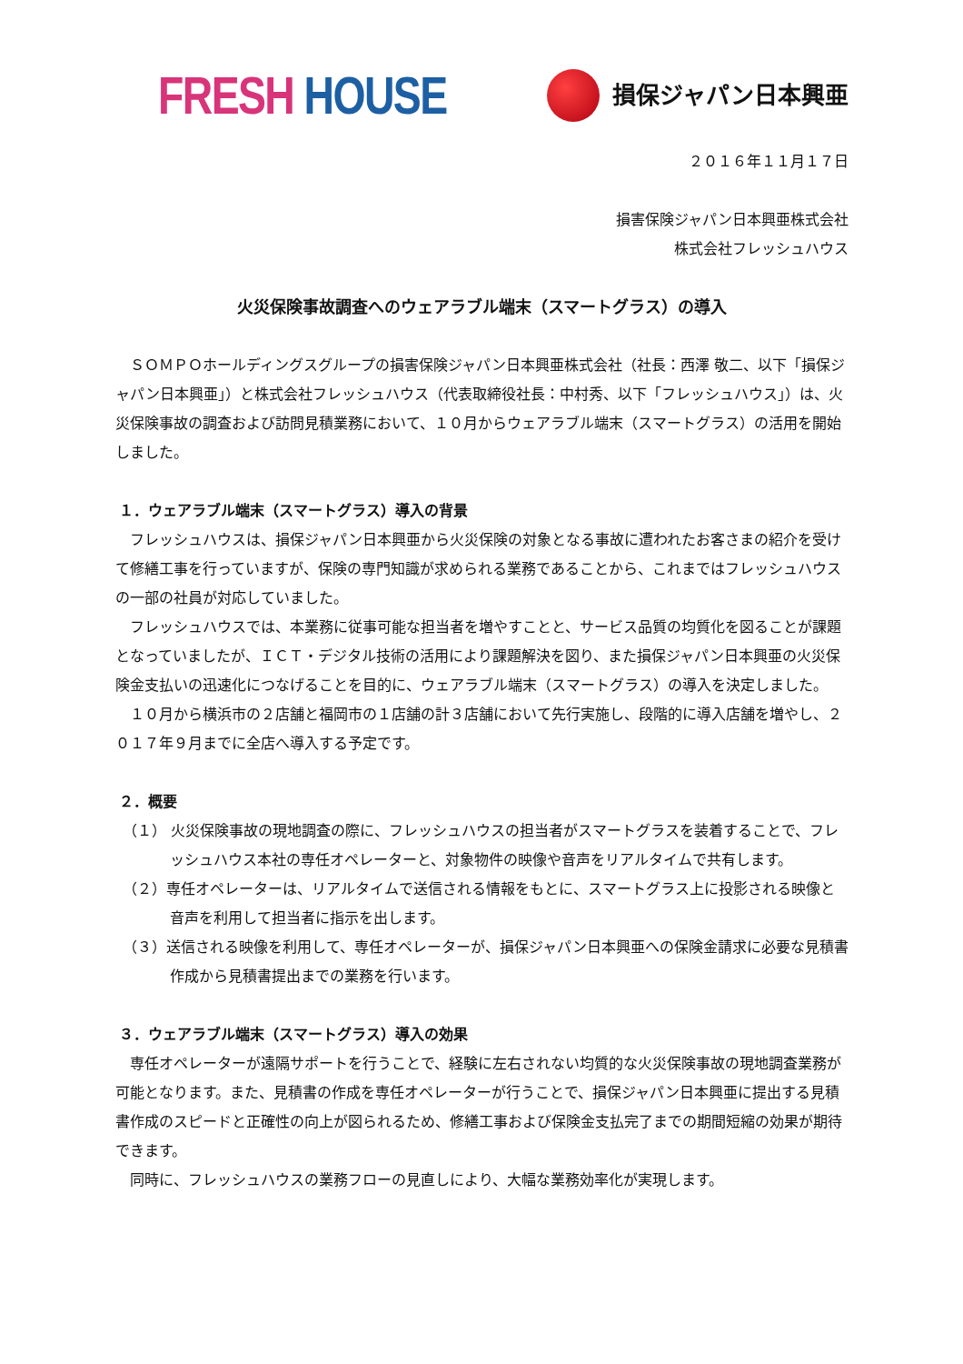FRESH HOUSE
損保ジャパン日本興亜
２０１６年１１月１７日
損害保険ジャパン日本興亜株式会社
株式会社フレッシュハウス
火災保険事故調査へのウェアラブル端末（スマートグラス）の導入
ＳＯＭＰＯホールディングスグループの損害保険ジャパン日本興亜株式会社（社長：西澤 敬二、以下「損保ジャパン日本興亜」）と株式会社フレッシュハウス（代表取締役社長：中村秀、以下「フレッシュハウス」）は、火災保険事故の調査および訪問見積業務において、１０月からウェアラブル端末（スマートグラス）の活用を開始しました。
１．ウェアラブル端末（スマートグラス）導入の背景
フレッシュハウスは、損保ジャパン日本興亜から火災保険の対象となる事故に遭われたお客さまの紹介を受けて修繕工事を行っていますが、保険の専門知識が求められる業務であることから、これまではフレッシュハウスの一部の社員が対応していました。
フレッシュハウスでは、本業務に従事可能な担当者を増やすことと、サービス品質の均質化を図ることが課題となっていましたが、ＩＣＴ・デジタル技術の活用により課題解決を図り、また損保ジャパン日本興亜の火災保険金支払いの迅速化につなげることを目的に、ウェアラブル端末（スマートグラス）の導入を決定しました。
１０月から横浜市の２店舗と福岡市の１店舗の計３店舗において先行実施し、段階的に導入店舗を増やし、２０１７年９月までに全店へ導入する予定です。
２．概要
（１） 火災保険事故の現地調査の際に、フレッシュハウスの担当者がスマートグラスを装着することで、フレッシュハウス本社の専任オペレーターと、対象物件の映像や音声をリアルタイムで共有します。
（２）専任オペレーターは、リアルタイムで送信される情報をもとに、スマートグラス上に投影される映像と音声を利用して担当者に指示を出します。
（３）送信される映像を利用して、専任オペレーターが、損保ジャパン日本興亜への保険金請求に必要な見積書作成から見積書提出までの業務を行います。
３．ウェアラブル端末（スマートグラス）導入の効果
専任オペレーターが遠隔サポートを行うことで、経験に左右されない均質的な火災保険事故の現地調査業務が可能となります。また、見積書の作成を専任オペレーターが行うことで、損保ジャパン日本興亜に提出する見積書作成のスピードと正確性の向上が図られるため、修繕工事および保険金支払完了までの期間短縮の効果が期待できます。
同時に、フレッシュハウスの業務フローの見直しにより、大幅な業務効率化が実現します。